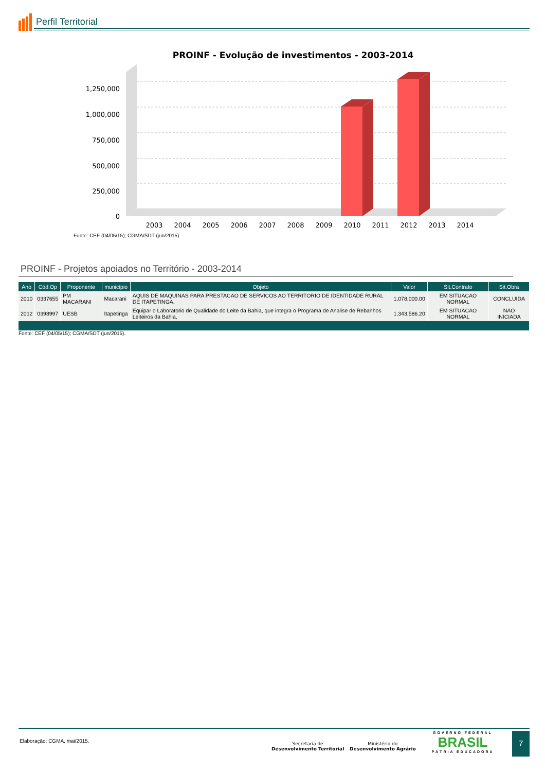Perfil Territorial
PROINF - Evolução de investimentos - 2003-2014
1,250,000
1,000,000
750,000
500,000
250,000
0
2003
2004
2005
2006
2007
2008
2009
2010
2011
2012
2013
2014
Fonte: CEF (04/05/15); CGMA/SDT (jun/2015).
PROINF - Projetos apoiados no Território - 2003-2014
| Ano | Cód.Op | Proponente | município | Objeto | Valor | Sit.Contrato | Sit.Obra |
| --- | --- | --- | --- | --- | --- | --- | --- |
| 2010 | 0337655 | PM MACARANI | Macarani | AQUIS DE MAQUINAS PARA PRESTACAO DE SERVICOS AO TERRITORIO DE IDENTIDADE RURAL DE ITAPETINGA. | 1,078,000.00 | EM SITUACAO NORMAL | CONCLUIDA |
| 2012 | 0398997 | UESB | Itapetinga | Equipar o Laboratorio de Qualidade do Leite da Bahia, que integra o Programa de Analise de Rebanhos Leiteiros da Bahia, | 1,343,586.20 | EM SITUACAO NORMAL | NAO INICIADA |
Fonte: CEF (04/05/15); CGMA/SDT (jun/2015).
Elaboração: CGMA, mai/2015.
Secretaria de
Desenvolvimento Territorial
Ministério do
Desenvolvimento Agrário
GOVERNO FEDERAL
BRASIL
PÁTRIA EDUCADORA
7